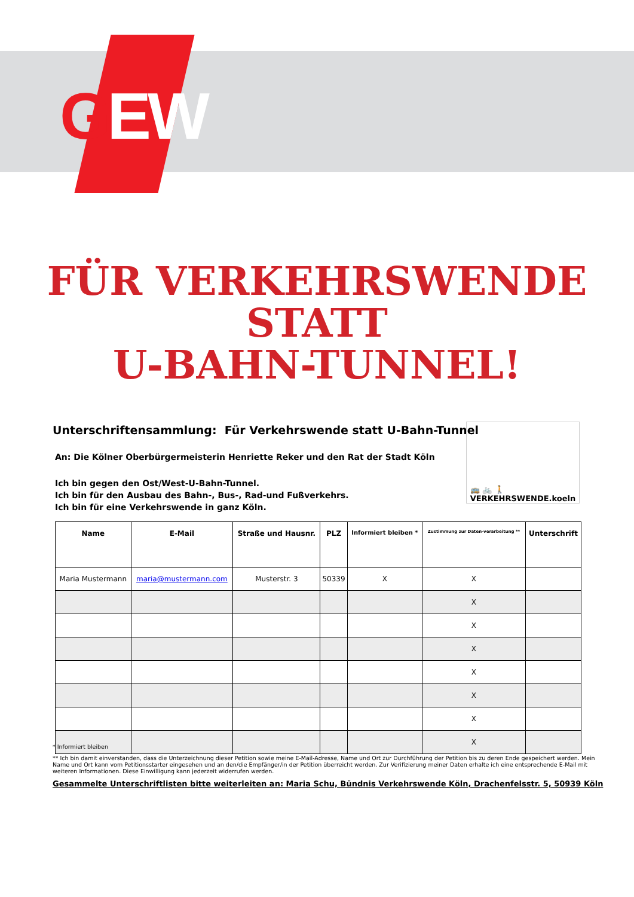GEW
FÜR VERKEHRSWENDE
STATT
U-BAHN-TUNNEL!
Unterschriftensammlung: Für Verkehrswende statt U-Bahn-Tunnel
An: Die Kölner Oberbürgermeisterin Henriette Reker und den Rat der Stadt Köln
Ich bin gegen den Ost/West-U-Bahn-Tunnel.
Ich bin für den Ausbau des Bahn-, Bus-, Rad-und Fußverkehrs.
Ich bin für eine Verkehrswende in ganz Köln.
🚌 🚲 🚶
VERKEHRSWENDE.koeln
| Name | E-Mail | Straße und Hausnr. | PLZ | Informiert bleiben * | Zustimmung zur Daten-verarbeitung ** | Unterschrift |
| --- | --- | --- | --- | --- | --- | --- |
| Maria Mustermann | maria@mustermann.com | Musterstr. 3 | 50339 | X | X | |
| | | | | | X | |
| | | | | | X | |
| | | | | | X | |
| | | | | | X | |
| | | | | | X | |
| | | | | | X | |
| | | | | | X | |
* Informiert bleiben
** Ich bin damit einverstanden, dass die Unterzeichnung dieser Petition sowie meine E-Mail-Adresse, Name und Ort zur Durchführung der Petition bis zu deren Ende gespeichert werden. Mein Name und Ort kann vom Petitionsstarter eingesehen und an den/die Empfänger/in der Petition überreicht werden. Zur Verifizierung meiner Daten erhalte ich eine entsprechende E-Mail mit weiteren Informationen. Diese Einwilligung kann jederzeit widerrufen werden.
Gesammelte Unterschriftlisten bitte weiterleiten an: Maria Schu, Bündnis Verkehrswende Köln, Drachenfelsstr. 5, 50939 Köln